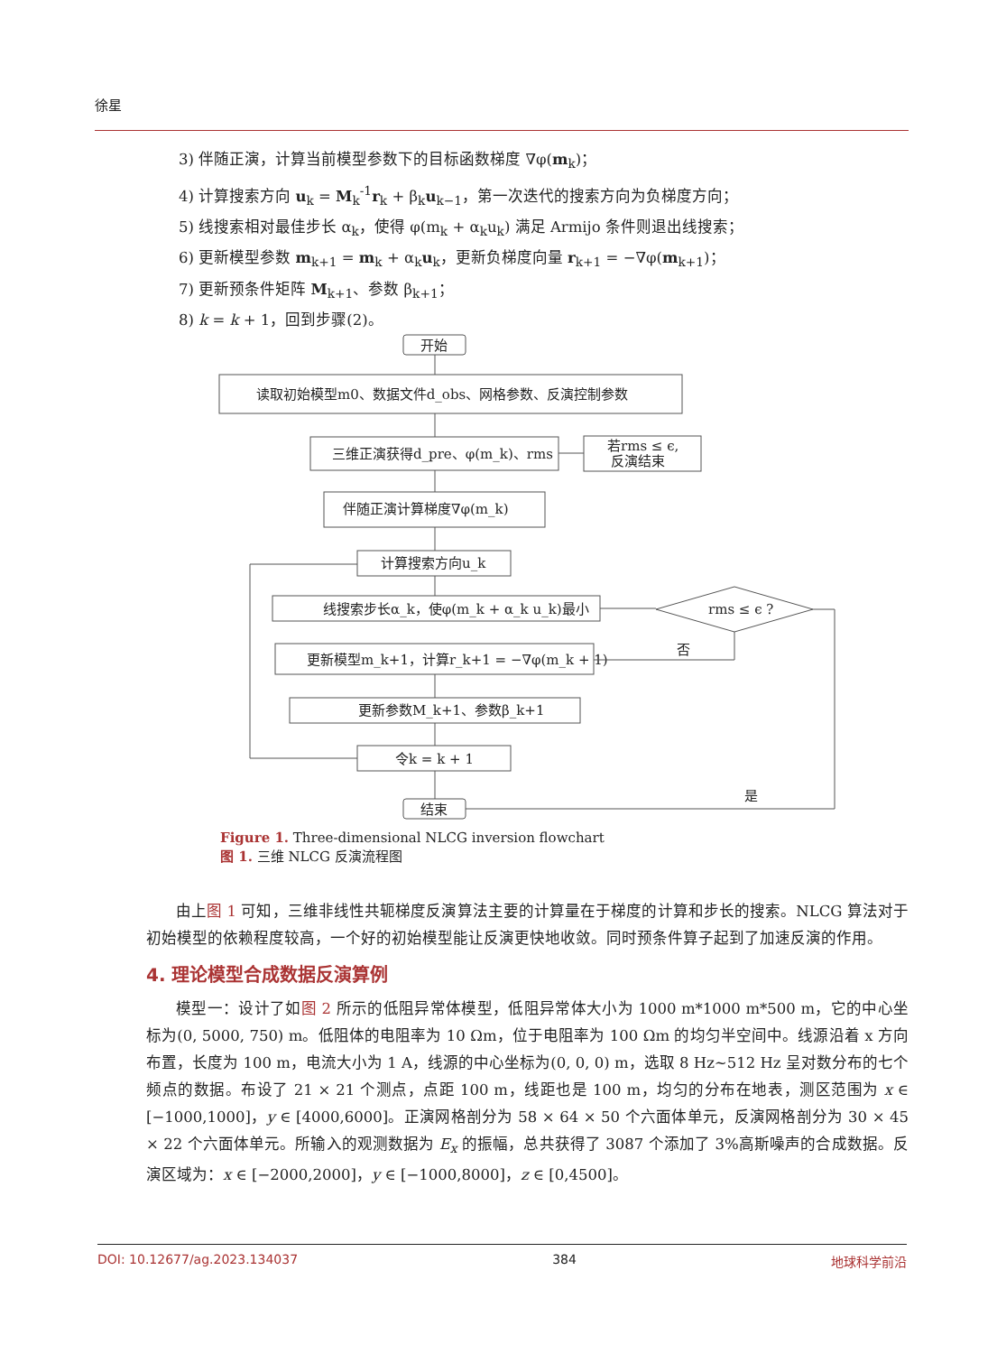徐星
3) 伴随正演，计算当前模型参数下的目标函数梯度 ∇φ(m<sub>k</sub>)；
4) 计算搜索方向 u<sub>k</sub> = M<sub>k</sub><sup>-1</sup>r<sub>k</sub> + β<sub>k</sub>u<sub>k−1</sub>，第一次迭代的搜索方向为负梯度方向；
5) 线搜索相对最佳步长 α<sub>k</sub>，使得 φ(m<sub>k</sub> + α<sub>k</sub>u<sub>k</sub>) 满足 Armijo 条件则退出线搜索；
6) 更新模型参数 m<sub>k+1</sub> = m<sub>k</sub> + α<sub>k</sub>u<sub>k</sub>，更新负梯度向量 r<sub>k+1</sub> = −∇φ(m<sub>k+1</sub>)；
7) 更新预条件矩阵 M<sub>k+1</sub>、参数 β<sub>k+1</sub>；
8) k = k + 1，回到步骤(2)。
开始
读取初始模型m0、数据文件d_obs、网格参数、反演控制参数
三维正演获得d_pre、φ(m_k)、rms
若rms ≤ ϵ,
反演结束
伴随正演计算梯度∇φ(m_k)
计算搜索方向u_k
线搜索步长α_k，使φ(m_k + α_k u_k)最小
rms ≤ ϵ ?
更新模型m_k+1，计算r_k+1 = −∇φ(m_k + 1)
否
更新参数M_k+1、参数β_k+1
令k = k + 1
结束
是
Figure 1. Three-dimensional NLCG inversion flowchart
图 1. 三维 NLCG 反演流程图
由上图 1 可知，三维非线性共轭梯度反演算法主要的计算量在于梯度的计算和步长的搜索。NLCG 算法对于初始模型的依赖程度较高，一个好的初始模型能让反演更快地收敛。同时预条件算子起到了加速反演的作用。
4. 理论模型合成数据反演算例
模型一：设计了如图 2 所示的低阻异常体模型，低阻异常体大小为 1000 m*1000 m*500 m，它的中心坐标为(0, 5000, 750) m。低阻体的电阻率为 10 Ωm，位于电阻率为 100 Ωm 的均匀半空间中。线源沿着 x 方向布置，长度为 100 m，电流大小为 1 A，线源的中心坐标为(0, 0, 0) m，选取 8 Hz~512 Hz 呈对数分布的七个频点的数据。布设了 21 × 21 个测点，点距 100 m，线距也是 100 m，均匀的分布在地表，测区范围为 x ∈ [−1000,1000]，y ∈ [4000,6000]。正演网格剖分为 58 × 64 × 50 个六面体单元，反演网格剖分为 30 × 45 × 22 个六面体单元。所输入的观测数据为 E<sub>x</sub> 的振幅，总共获得了 3087 个添加了 3%高斯噪声的合成数据。反演区域为：x ∈ [−2000,2000]，y ∈ [−1000,8000]，z ∈ [0,4500]。
DOI: 10.12677/ag.2023.134037 384 地球科学前沿